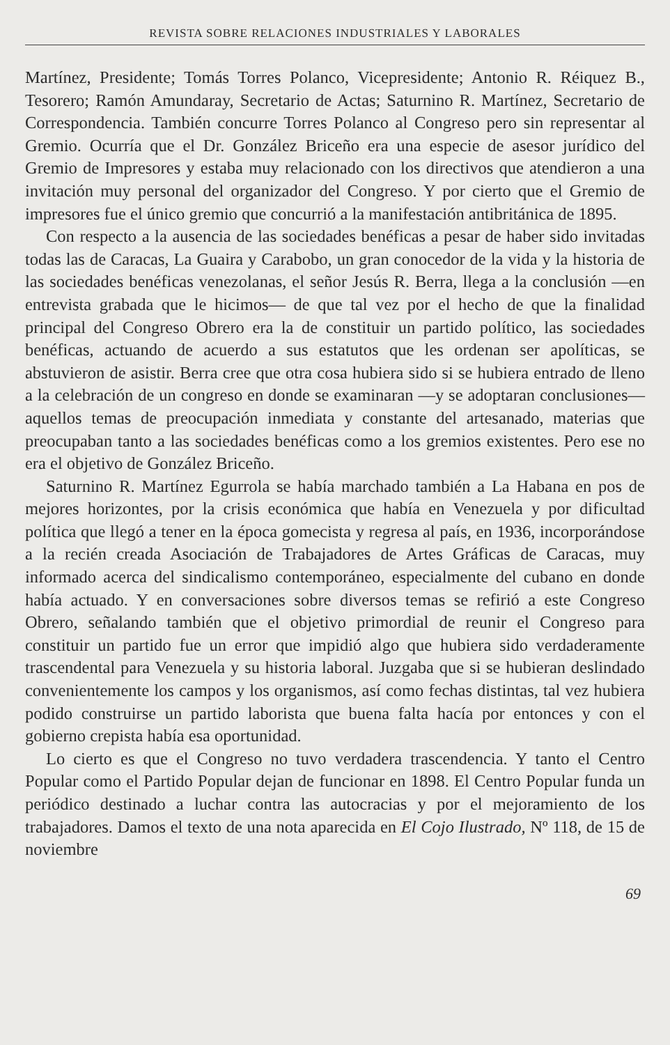REVISTA SOBRE RELACIONES INDUSTRIALES Y LABORALES
Martínez, Presidente; Tomás Torres Polanco, Vicepresidente; Antonio R. Réiquez B., Tesorero; Ramón Amundaray, Secretario de Actas; Saturnino R. Martínez, Secretario de Correspondencia. También concurre Torres Polanco al Congreso pero sin representar al Gremio. Ocurría que el Dr. González Briceño era una especie de asesor jurídico del Gremio de Impresores y estaba muy relacionado con los directivos que atendieron a una invitación muy personal del organizador del Congreso. Y por cierto que el Gremio de impresores fue el único gremio que concurrió a la manifestación antibritánica de 1895.
Con respecto a la ausencia de las sociedades benéficas a pesar de haber sido invitadas todas las de Caracas, La Guaira y Carabobo, un gran conocedor de la vida y la historia de las sociedades benéficas venezolanas, el señor Jesús R. Berra, llega a la conclusión —en entrevista grabada que le hicimos— de que tal vez por el hecho de que la finalidad principal del Congreso Obrero era la de constituir un partido político, las sociedades benéficas, actuando de acuerdo a sus estatutos que les ordenan ser apolíticas, se abstuvieron de asistir. Berra cree que otra cosa hubiera sido si se hubiera entrado de lleno a la celebración de un congreso en donde se examinaran —y se adoptaran conclusiones— aquellos temas de preocupación inmediata y constante del artesanado, materias que preocupaban tanto a las sociedades benéficas como a los gremios existentes. Pero ese no era el objetivo de González Briceño.
Saturnino R. Martínez Egurrola se había marchado también a La Habana en pos de mejores horizontes, por la crisis económica que había en Venezuela y por dificultad política que llegó a tener en la época gomecista y regresa al país, en 1936, incorporándose a la recién creada Asociación de Trabajadores de Artes Gráficas de Caracas, muy informado acerca del sindicalismo contemporáneo, especialmente del cubano en donde había actuado. Y en conversaciones sobre diversos temas se refirió a este Congreso Obrero, señalando también que el objetivo primordial de reunir el Congreso para constituir un partido fue un error que impidió algo que hubiera sido verdaderamente trascendental para Venezuela y su historia laboral. Juzgaba que si se hubieran deslindado convenientemente los campos y los organismos, así como fechas distintas, tal vez hubiera podido construirse un partido laborista que buena falta hacía por entonces y con el gobierno crepista había esa oportunidad.
Lo cierto es que el Congreso no tuvo verdadera trascendencia. Y tanto el Centro Popular como el Partido Popular dejan de funcionar en 1898. El Centro Popular funda un periódico destinado a luchar contra las autocracias y por el mejoramiento de los trabajadores. Damos el texto de una nota aparecida en El Cojo Ilustrado, Nº 118, de 15 de noviembre
69